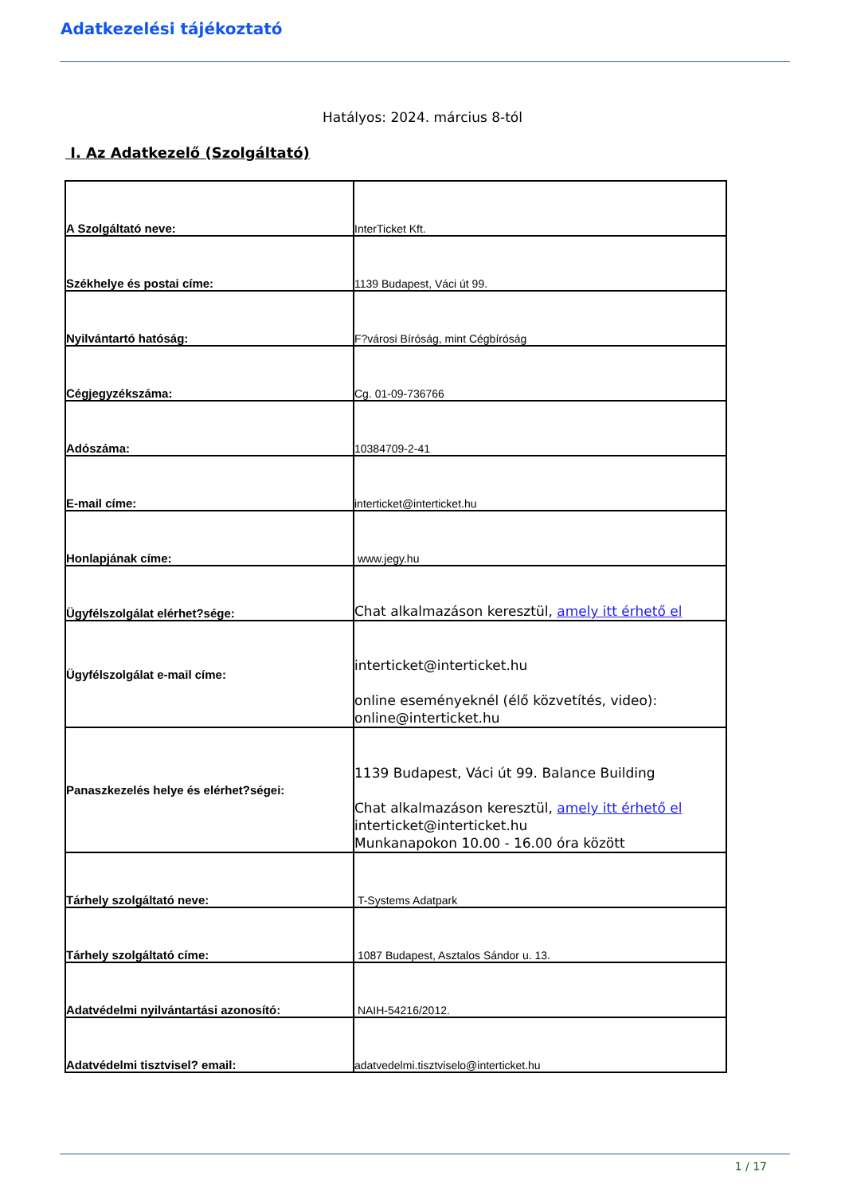Adatkezelési tájékoztató
Hatályos: 2024. március 8-tól
I. Az Adatkezelő (Szolgáltató)
| A Szolgáltató neve: | InterTicket Kft. |
| Székhelye és postai címe: | 1139 Budapest, Váci út 99. |
| Nyilvántartó hatóság: | F?városi Bíróság, mint Cégbíróság |
| Cégjegyzékszáma: | Cg. 01-09-736766 |
| Adószáma: | 10384709-2-41 |
| E-mail címe: | interticket@interticket.hu |
| Honlapjának címe: | www.jegy.hu |
| Ügyfélszolgálat elérhet?sége: | Chat alkalmazáson keresztül, amely itt érhető el |
| Ügyfélszolgálat e-mail címe: | interticket@interticket.hu online eseményeknél (élő közvetítés, video): online@interticket.hu |
| Panaszkezelés helye és elérhet?ségei: | 1139 Budapest, Váci út 99. Balance Building Chat alkalmazáson keresztül, amely itt érhető el interticket@interticket.hu Munkanapokon 10.00 - 16.00 óra között |
| Tárhely szolgáltató neve: | T-Systems Adatpark |
| Tárhely szolgáltató címe: | 1087 Budapest, Asztalos Sándor u. 13. |
| Adatvédelmi nyilvántartási azonosító: | NAIH-54216/2012. |
| Adatvédelmi tisztvisel? email: | adatvedelmi.tisztviselo@interticket.hu |
1 / 17